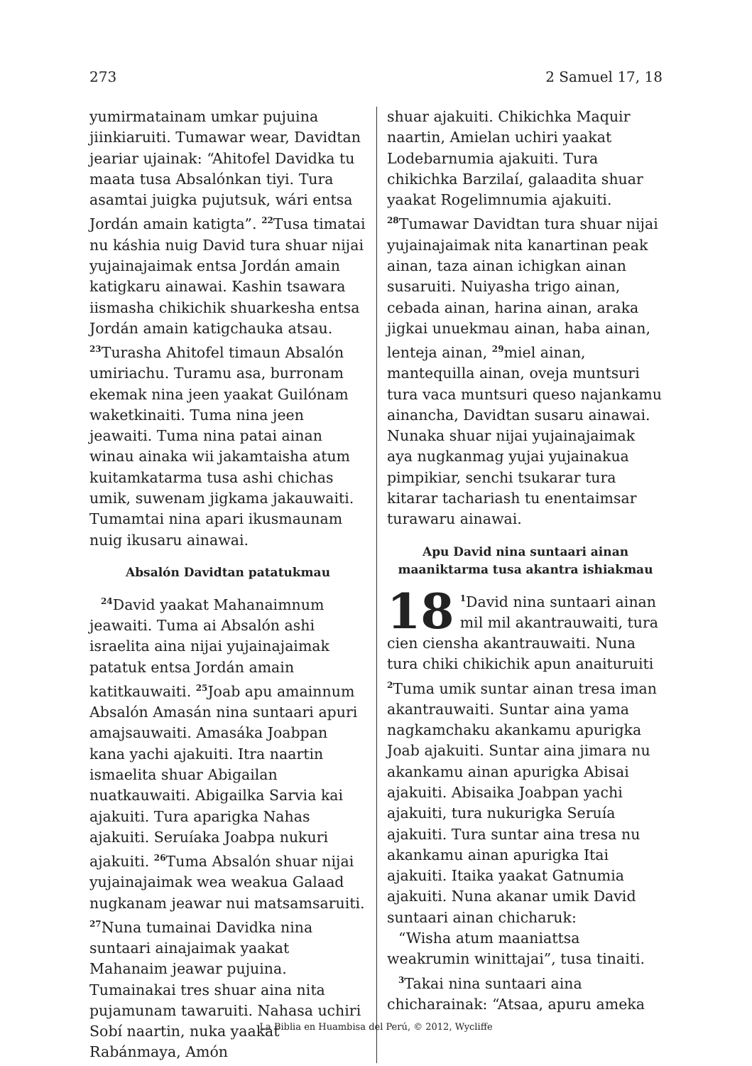273 2 Samuel 17, 18
yumirmatainam umkar pujuina jiinkiaruiti. Tumawar wear, Davidtan jeariar ujainak: “Ahitofel Davidka tu maata tusa Absalónkan tiyi. Tura asamtai juigka pujutsuk, wári entsa Jordán amain katigta”. <sup>22</sup>Tusa timatai nu káshia nuig David tura shuar nijai yujainajaimak entsa Jordán amain katigkaru ainawai. Kashin tsawara iismasha chikichik shuarkesha entsa Jordán amain katigchauka atsau. <sup>23</sup>Turasha Ahitofel timaun Absalón umiriachu. Turamu asa, burronam ekemak nina jeen yaakat Guilónam waketkinaiti. Tuma nina jeen jeawaiti. Tuma nina patai ainan winau ainaka wii jakamtaisha atum kuitamkatarma tusa ashi chichas umik, suwenam jigkama jakauwaiti. Tumamtai nina apari ikusmaunam nuig ikusaru ainawai.
Absalón Davidtan patatukmau
<sup>24</sup> David yaakat Mahanaimnum jeawaiti. Tuma ai Absalón ashi israelita aina nijai yujainajaimak patatuk entsa Jordán amain katitkauwaiti. <sup>25</sup>Joab apu amainnum Absalón Amasán nina suntaari apuri amajsauwaiti. Amasáka Joabpan kana yachi ajakuiti. Itra naartin ismaelita shuar Abigailan nuatkauwaiti. Abigailka Sarvia kai ajakuiti. Tura aparigka Nahas ajakuiti. Seruíaka Joabpa nukuri ajakuiti. <sup>26</sup>Tuma Absalón shuar nijai yujainajaimak wea weakua Galaad nugkanam jeawar nui matsamsaruiti. <sup>27</sup>Nuna tumainai Davidka nina suntaari ainajaimak yaakat Mahanaim jeawar pujuina. Tumainakai tres shuar aina nita pujamunam tawaruiti. Nahasa uchiri Sobí naartin, nuka yaakat Rabánmaya, Amón
shuar ajakuiti. Chikichka Maquir naartin, Amielan uchiri yaakat Lodebarnumia ajakuiti. Tura chikichka Barzilaí, galaadita shuar yaakat Rogelimnumia ajakuiti. <sup>28</sup>Tumawar Davidtan tura shuar nijai yujainajaimak nita kanartinan peak ainan, taza ainan ichigkan ainan susaruiti. Nuiyasha trigo ainan, cebada ainan, harina ainan, araka jigkai unuekmau ainan, haba ainan, lenteja ainan, <sup>29</sup>miel ainan, mantequilla ainan, oveja muntsuri tura vaca muntsuri queso najankamu ainancha, Davidtan susaru ainawai. Nunaka shuar nijai yujainajaimak aya nugkanmag yujai yujainakua pimpikiar, senchi tsukarar tura kitarar tachariash tu enentaimsar turawaru ainawai.
Apu David nina suntaari ainan maaniktarma tusa akantra ishiakmau
18<sup>1</sup>David nina suntaari ainan mil mil akantrauwaiti, tura cien ciensha akantrauwaiti. Nuna tura chiki chikichik apun anaituruiti <sup>2</sup>Tuma umik suntar ainan tresa iman akantrauwaiti. Suntar aina yama nagkamchaku akankamu apurigka Joab ajakuiti. Suntar aina jimara nu akankamu ainan apurigka Abisai ajakuiti. Abisaika Joabpan yachi ajakuiti, tura nukurigka Seruía ajakuiti. Tura suntar aina tresa nu akankamu ainan apurigka Itai ajakuiti. Itaika yaakat Gatnumia ajakuiti. Nuna akanar umik David suntaari ainan chicharuk:
“Wisha atum maaniattsa weakrumin winittajai”, tusa tinaiti.
<sup>3</sup> Takai nina suntaari aina chicharainak: “Atsaa, apuru ameka
La Biblia en Huambisa del Perú, © 2012, Wycliffe